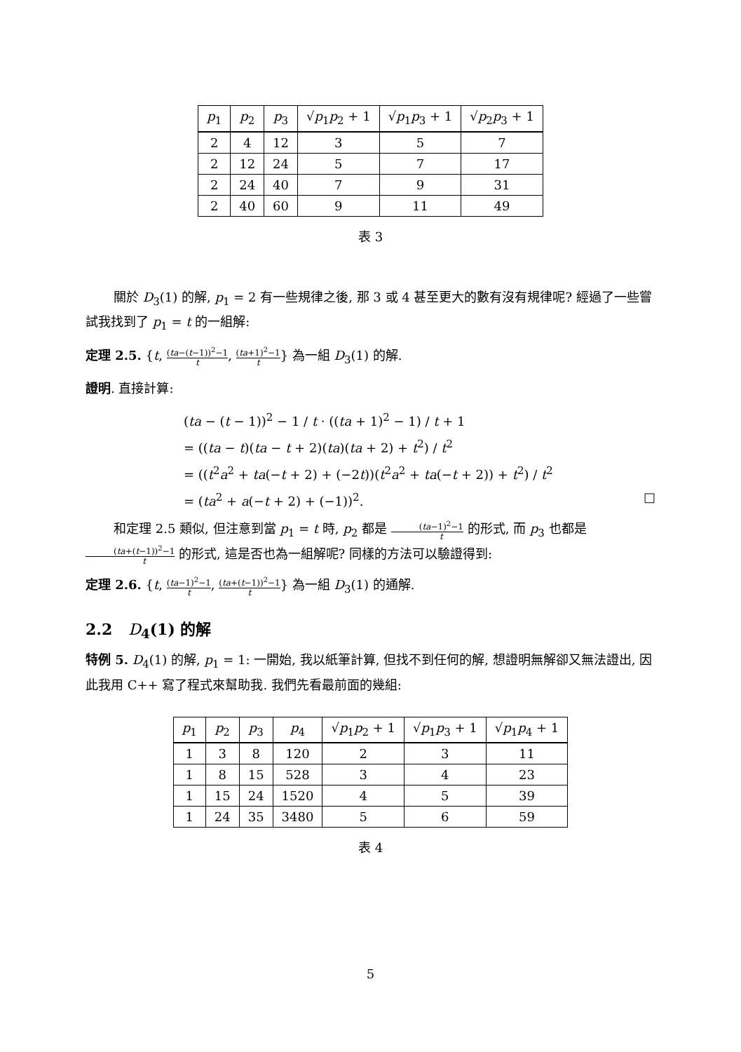| p<sub>1</sub> | p<sub>2</sub> | p<sub>3</sub> | √ p<sub>1</sub> p<sub>2</sub> + 1 | √ p<sub>1</sub> p<sub>3</sub> + 1 | √ p<sub>2</sub> p<sub>3</sub> + 1 |
| --- | --- | --- | --- | --- | --- |
| 2 | 4 | 12 | 3 | 5 | 7 |
| 2 | 12 | 24 | 5 | 7 | 17 |
| 2 | 24 | 40 | 7 | 9 | 31 |
| 2 | 40 | 60 | 9 | 11 | 49 |
表 3
關於 D<sub>3</sub>(1) 的解, p<sub>1</sub> = 2 有一些規律之後, 那 3 或 4 甚至更大的數有沒有規律呢? 經過了一些嘗試我找到了 p<sub>1</sub> = t 的一組解:
定理 2.5. {t, (ta−(t−1))<sup>2</sup>−1 t, (ta+1)<sup>2</sup>−1 t} 為一組 D<sub>3</sub>(1) 的解.
證明. 直接計算:
(ta − (t − 1))<sup>2</sup> − 1 / t · ((ta + 1)<sup>2</sup> − 1) / t + 1
= ((ta − t)(ta − t + 2)(ta)(ta + 2) + t<sup>2</sup>) / t<sup>2</sup>
= ((t<sup>2</sup>a<sup>2</sup> + ta(−t + 2) + (−2t))(t<sup>2</sup>a<sup>2</sup> + ta(−t + 2)) + t<sup>2</sup>) / t<sup>2</sup>
= (ta<sup>2</sup> + a(−t + 2) + (−1))<sup>2</sup>. □
和定理 2.5 類似, 但注意到當 p<sub>1</sub> = t 時, p<sub>2</sub> 都是 (ta−1)<sup>2</sup>−1 t 的形式, 而 p<sub>3</sub> 也都是 (ta+(t−1))<sup>2</sup>−1 t 的形式, 這是否也為一組解呢? 同樣的方法可以驗證得到:
定理 2.6. {t, (ta−1)<sup>2</sup>−1 t, (ta+(t−1))<sup>2</sup>−1 t} 為一組 D<sub>3</sub>(1) 的通解.
2.2 D<sub>4</sub>(1) 的解
特例 5. D<sub>4</sub>(1) 的解, p<sub>1</sub> = 1: 一開始, 我以紙筆計算, 但找不到任何的解, 想證明無解卻又無法證出, 因此我用 C++ 寫了程式來幫助我. 我們先看最前面的幾組:
| p<sub>1</sub> | p<sub>2</sub> | p<sub>3</sub> | p<sub>4</sub> | √ p<sub>1</sub> p<sub>2</sub> + 1 | √ p<sub>1</sub> p<sub>3</sub> + 1 | √ p<sub>1</sub> p<sub>4</sub> + 1 |
| --- | --- | --- | --- | --- | --- | --- |
| 1 | 3 | 8 | 120 | 2 | 3 | 11 |
| 1 | 8 | 15 | 528 | 3 | 4 | 23 |
| 1 | 15 | 24 | 1520 | 4 | 5 | 39 |
| 1 | 24 | 35 | 3480 | 5 | 6 | 59 |
表 4
5